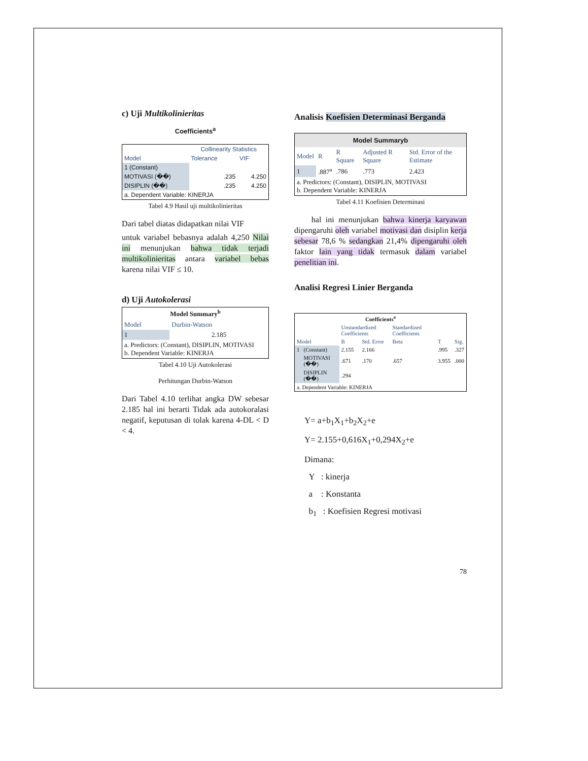c) Uji Multikolinieritas
Coefficients<sup>a</sup>
| Model | Collinearity Statistics | |
| | Tolerance | VIF |
| 1 (Constant) | | |
| MOTIVASI (��) | .235 | 4.250 |
| DISIPLIN (��) | .235 | 4.250 |
| a. Dependent Variable: KINERJA | | |
Tabel 4.9 Hasil uji multikolinieritas
Dari tabel diatas didapatkan nilai VIF
untuk variabel bebasnya adalah 4,250 Nilai ini menunjukan bahwa tidak terjadi multikolinieritas antara variabel bebas karena nilai VIF ≤ 10.
d) Uji Autokolerasi
| Model Summary<sup>b</sup> | |
| --- | --- |
| Model | Durbin-Watson |
| 1 | 2.185 |
| a. Predictors: (Constant), DISIPLIN, MOTIVASI b. Dependent Variable: KINERJA | |
Tabel 4.10 Uji Autokolerasi
Perhitungan Durbin-Watson
Dari Tabel 4.10 terlihat angka DW sebesar 2.185 hal ini berarti Tidak ada autokoralasi negatif, keputusan di tolak karena 4-DL < D < 4.
Analisis Koefisien Determinasi Berganda
| Model Summaryb | | | | |
| --- | --- | --- | --- | --- |
| Model | R | R Square | Adjusted R Square | Std. Error of the Estimate |
| 1 | .887<sup>a</sup> | .786 | .773 | 2.423 |
| a. Predictors: (Constant), DISIPLIN, MOTIVASI b. Dependent Variable: KINERJA | | | | |
Tabel 4.11 Koefisien Determinasi
hal ini menunjukan bahwa kinerja karyawan dipengaruhi oleh variabel motivasi dan disiplin kerja sebesar 78,6 % sedangkan 21,4% dipengaruhi oleh faktor lain yang tidak termasuk dalam variabel penelitian ini.
Analisi Regresi Linier Berganda
| Coefficients<sup>a</sup> | | | | | | |
| --- | --- | --- | --- | --- | --- | --- |
| Model | | Unstandardized Coefficients | | Standardized Coefficients | T | Sig. |
| | | B | Std. Error | Beta | | |
| 1 | (Constant) | 2.155 | 2.166 | | .995 | .327 |
| | MOTIVASI (��) | .671 | .170 | .657 | 3.955 | .000 |
| | DISIPLIN (��) | .294 | | | | |
| a. Dependent Variable: KINERJA | | | | | | |
Y= a+b<sub>1</sub>X<sub>1</sub>+b<sub>2</sub>X<sub>2</sub>+e
Y= 2.155+0,616X<sub>1</sub>+0,294X<sub>2</sub>+e
Dimana:
Y : kinerja
a : Konstanta
b<sub>1</sub> : Koefisien Regresi motivasi
78